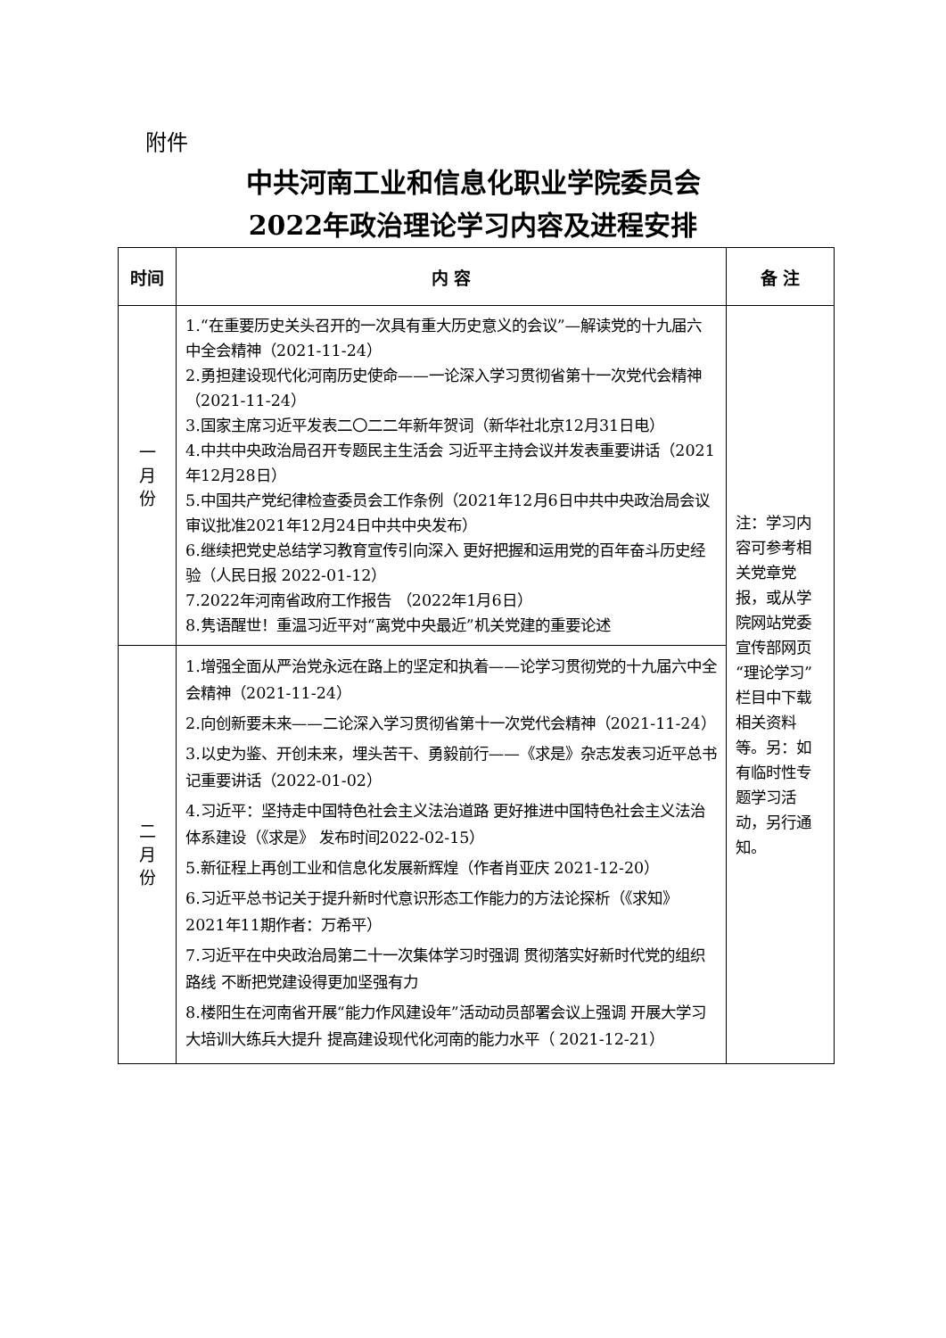附件
中共河南工业和信息化职业学院委员会
2022年政治理论学习内容及进程安排
| 时间 | 内 容 | 备 注 |
| --- | --- | --- |
| 一 月 份 | 1.“在重要历史关头召开的一次具有重大历史意义的会议”—解读党的十九届六中全会精神（2021-11-24） 2.勇担建设现代化河南历史使命——一论深入学习贯彻省第十一次党代会精神（2021-11-24） 3.国家主席习近平发表二〇二二年新年贺词（新华社北京12月31日电） 4.中共中央政治局召开专题民主生活会 习近平主持会议并发表重要讲话（2021年12月28日） 5.中国共产党纪律检查委员会工作条例（2021年12月6日中共中央政治局会议审议批准2021年12月24日中共中央发布） 6.继续把党史总结学习教育宣传引向深入 更好把握和运用党的百年奋斗历史经验（人民日报 2022-01-12） 7.2022年河南省政府工作报告 （2022年1月6日） 8.隽语醒世！重温习近平对“离党中央最近”机关党建的重要论述 | 注：学习内容可参考相关党章党报，或从学院网站党委宣传部网页“理论学习”栏目中下载相关资料等。另：如有临时性专题学习活动，另行通知。 |
| 二 月 份 | 1.增强全面从严治党永远在路上的坚定和执着——论学习贯彻党的十九届六中全会精神（2021-11-24） 2.向创新要未来——二论深入学习贯彻省第十一次党代会精神（2021-11-24） 3.以史为鉴、开创未来，埋头苦干、勇毅前行——《求是》杂志发表习近平总书记重要讲话（2022-01-02） 4.习近平：坚持走中国特色社会主义法治道路 更好推进中国特色社会主义法治体系建设（《求是》 发布时间2022-02-15） 5.新征程上再创工业和信息化发展新辉煌（作者肖亚庆 2021-12-20） 6.习近平总书记关于提升新时代意识形态工作能力的方法论探析（《求知》2021年11期作者：万希平） 7.习近平在中央政治局第二十一次集体学习时强调 贯彻落实好新时代党的组织路线 不断把党建设得更加坚强有力 8.楼阳生在河南省开展“能力作风建设年”活动动员部署会议上强调 开展大学习大培训大练兵大提升 提高建设现代化河南的能力水平（ 2021-12-21） | |